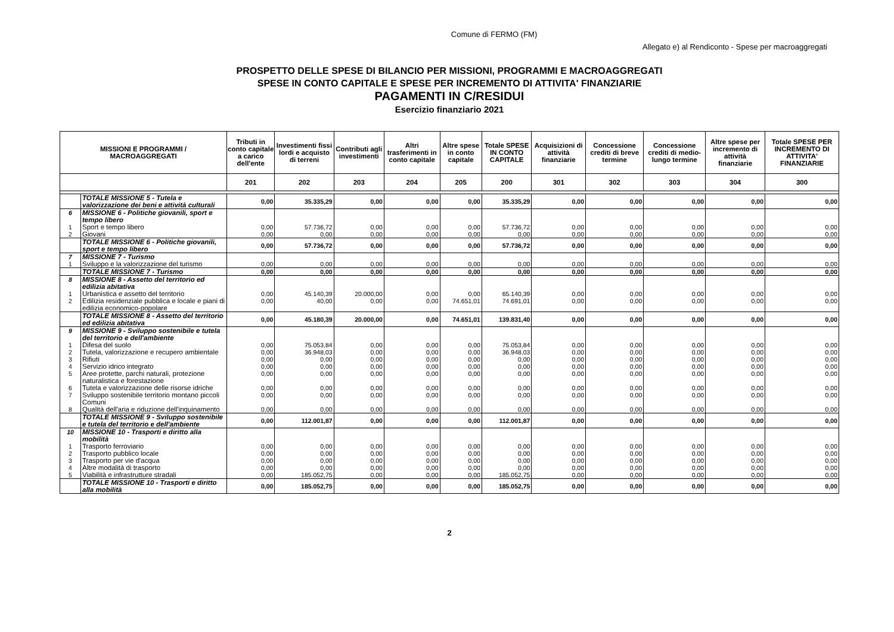Comune di FERMO (FM)
Allegato e) al Rendiconto - Spese per macroaggregati
PROSPETTO DELLE SPESE DI BILANCIO PER MISSIONI, PROGRAMMI E MACROAGGREGATI
SPESE IN CONTO CAPITALE E SPESE PER INCREMENTO DI ATTIVITA' FINANZIARIE
PAGAMENTI IN C/RESIDUI
Esercizio finanziario 2021
| MISSIONI E PROGRAMMI / MACROAGGREGATI | | Tributi in conto capitale a carico dell'ente | Investimenti fissi lordi e acquisto di terreni | Contributi agli investimenti | Altri trasferimenti in conto capitale | Altre spese in conto capitale | Totale SPESE IN CONTO CAPITALE | Acquisizioni di attività finanziarie | Concessione crediti di breve termine | Concessione crediti di medio-lungo termine | Altre spese per incremento di attività finanziarie | Totale SPESE PER INCREMENTO DI ATTIVITA' FINANZIARIE |
| --- | --- | --- | --- | --- | --- | --- | --- | --- | --- | --- | --- | --- |
| | | 201 | 202 | 203 | 204 | 205 | 200 | 301 | 302 | 303 | 304 | 300 |
| | TOTALE MISSIONE 5 - Tutela e valorizzazione dei beni e attività culturali | 0,00 | 35.335,29 | 0,00 | 0,00 | 0,00 | 35.335,29 | 0,00 | 0,00 | 0,00 | 0,00 | 0,00 |
| 6 | MISSIONE 6 - Politiche giovanili, sport e tempo libero | | | | | | | | | | | |
| 1 | Sport e tempo libero | 0,00 | 57.736,72 | 0,00 | 0,00 | 0,00 | 57.736,72 | 0,00 | 0,00 | 0,00 | 0,00 | 0,00 |
| 2 | Giovani | 0,00 | 0,00 | 0,00 | 0,00 | 0,00 | 0,00 | 0,00 | 0,00 | 0,00 | 0,00 | 0,00 |
| | TOTALE MISSIONE 6 - Politiche giovanili, sport e tempo libero | 0,00 | 57.736,72 | 0,00 | 0,00 | 0,00 | 57.736,72 | 0,00 | 0,00 | 0,00 | 0,00 | 0,00 |
| 7 | MISSIONE 7 - Turismo | | | | | | | | | | | |
| 1 | Sviluppo e la valorizzazione del turismo | 0,00 | 0,00 | 0,00 | 0,00 | 0,00 | 0,00 | 0,00 | 0,00 | 0,00 | 0,00 | 0,00 |
| | TOTALE MISSIONE 7 - Turismo | 0,00 | 0,00 | 0,00 | 0,00 | 0,00 | 0,00 | 0,00 | 0,00 | 0,00 | 0,00 | 0,00 |
| 8 | MISSIONE 8 - Assetto del territorio ed edilizia abitativa | | | | | | | | | | | |
| 1 | Urbanistica e assetto del territorio | 0,00 | 45.140,39 | 20.000,00 | 0,00 | 0,00 | 65.140,39 | 0,00 | 0,00 | 0,00 | 0,00 | 0,00 |
| 2 | Edilizia residenziale pubblica e locale e piani di edilizia economico-popolare | 0,00 | 40,00 | 0,00 | 0,00 | 74.651,01 | 74.691,01 | 0,00 | 0,00 | 0,00 | 0,00 | 0,00 |
| | TOTALE MISSIONE 8 - Assetto del territorio ed edilizia abitativa | 0,00 | 45.180,39 | 20.000,00 | 0,00 | 74.651,01 | 139.831,40 | 0,00 | 0,00 | 0,00 | 0,00 | 0,00 |
| 9 | MISSIONE 9 - Sviluppo sostenibile e tutela del territorio e dell'ambiente | | | | | | | | | | | |
| 1 | Difesa del suolo | 0,00 | 75.053,84 | 0,00 | 0,00 | 0,00 | 75.053,84 | 0,00 | 0,00 | 0,00 | 0,00 | 0,00 |
| 2 | Tutela, valorizzazione e recupero ambientale | 0,00 | 36.948,03 | 0,00 | 0,00 | 0,00 | 36.948,03 | 0,00 | 0,00 | 0,00 | 0,00 | 0,00 |
| 3 | Rifiuti | 0,00 | 0,00 | 0,00 | 0,00 | 0,00 | 0,00 | 0,00 | 0,00 | 0,00 | 0,00 | 0,00 |
| 4 | Servizio idrico integrato | 0,00 | 0,00 | 0,00 | 0,00 | 0,00 | 0,00 | 0,00 | 0,00 | 0,00 | 0,00 | 0,00 |
| 5 | Aree protette, parchi naturali, protezione naturalistica e forestazione | 0,00 | 0,00 | 0,00 | 0,00 | 0,00 | 0,00 | 0,00 | 0,00 | 0,00 | 0,00 | 0,00 |
| 6 | Tutela e valorizzazione delle risorse idriche | 0,00 | 0,00 | 0,00 | 0,00 | 0,00 | 0,00 | 0,00 | 0,00 | 0,00 | 0,00 | 0,00 |
| 7 | Sviluppo sostenibile territorio montano piccoli Comuni | 0,00 | 0,00 | 0,00 | 0,00 | 0,00 | 0,00 | 0,00 | 0,00 | 0,00 | 0,00 | 0,00 |
| 8 | Qualità dell'aria e riduzione dell'inquinamento | 0,00 | 0,00 | 0,00 | 0,00 | 0,00 | 0,00 | 0,00 | 0,00 | 0,00 | 0,00 | 0,00 |
| | TOTALE MISSIONE 9 - Sviluppo sostenibile e tutela del territorio e dell'ambiente | 0,00 | 112.001,87 | 0,00 | 0,00 | 0,00 | 112.001,87 | 0,00 | 0,00 | 0,00 | 0,00 | 0,00 |
| 10 | MISSIONE 10 - Trasporti e diritto alla mobilità | | | | | | | | | | | |
| 1 | Trasporto ferroviario | 0,00 | 0,00 | 0,00 | 0,00 | 0,00 | 0,00 | 0,00 | 0,00 | 0,00 | 0,00 | 0,00 |
| 2 | Trasporto pubblico locale | 0,00 | 0,00 | 0,00 | 0,00 | 0,00 | 0,00 | 0,00 | 0,00 | 0,00 | 0,00 | 0,00 |
| 3 | Trasporto per vie d'acqua | 0,00 | 0,00 | 0,00 | 0,00 | 0,00 | 0,00 | 0,00 | 0,00 | 0,00 | 0,00 | 0,00 |
| 4 | Altre modalità di trasporto | 0,00 | 0,00 | 0,00 | 0,00 | 0,00 | 0,00 | 0,00 | 0,00 | 0,00 | 0,00 | 0,00 |
| 5 | Viabilità e infrastrutture stradali | 0,00 | 185.052,75 | 0,00 | 0,00 | 0,00 | 185.052,75 | 0,00 | 0,00 | 0,00 | 0,00 | 0,00 |
| | TOTALE MISSIONE 10 - Trasporti e diritto alla mobilità | 0,00 | 185.052,75 | 0,00 | 0,00 | 0,00 | 185.052,75 | 0,00 | 0,00 | 0,00 | 0,00 | 0,00 |
2